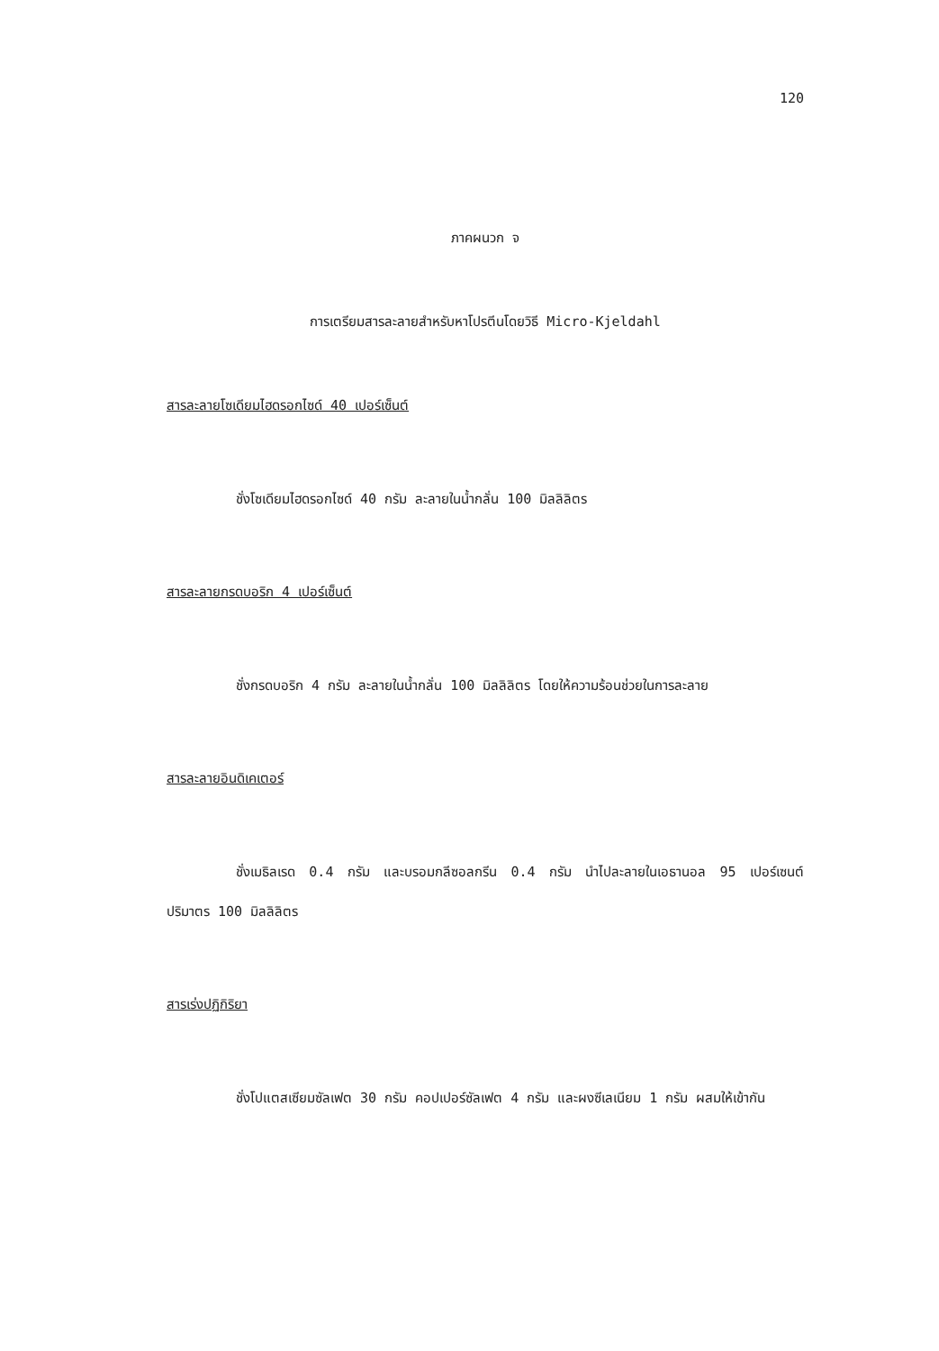120
ภาคผนวก จ
การเตรียมสารละลายสำหรับหาโปรตีนโดยวิธี Micro-Kjeldahl
สารละลายโซเดียมไฮดรอกไซด์ 40 เปอร์เซ็นต์
ชั่งโซเดียมไฮดรอกไซด์ 40 กรัม ละลายในน้ำกลั่น 100 มิลลิลิตร
สารละลายกรดบอริก 4 เปอร์เซ็นต์
ชั่งกรดบอริก 4 กรัม ละลายในน้ำกลั่น 100 มิลลิลิตร โดยให้ความร้อนช่วยในการละลาย
สารละลายอินดิเคเตอร์
ชั่งเมธิลเรด 0.4 กรัม และบรอมกลีซอลกรีน 0.4 กรัม นำไปละลายในเอธานอล 95 เปอร์เซนต์ ปริมาตร 100 มิลลิลิตร
สารเร่งปฏิกิริยา
ชั่งโปแตสเซียมซัลเฟต 30 กรัม คอปเปอร์ซัลเฟต 4 กรัม และผงซีเลเนียม 1 กรัม ผสมให้เข้ากัน